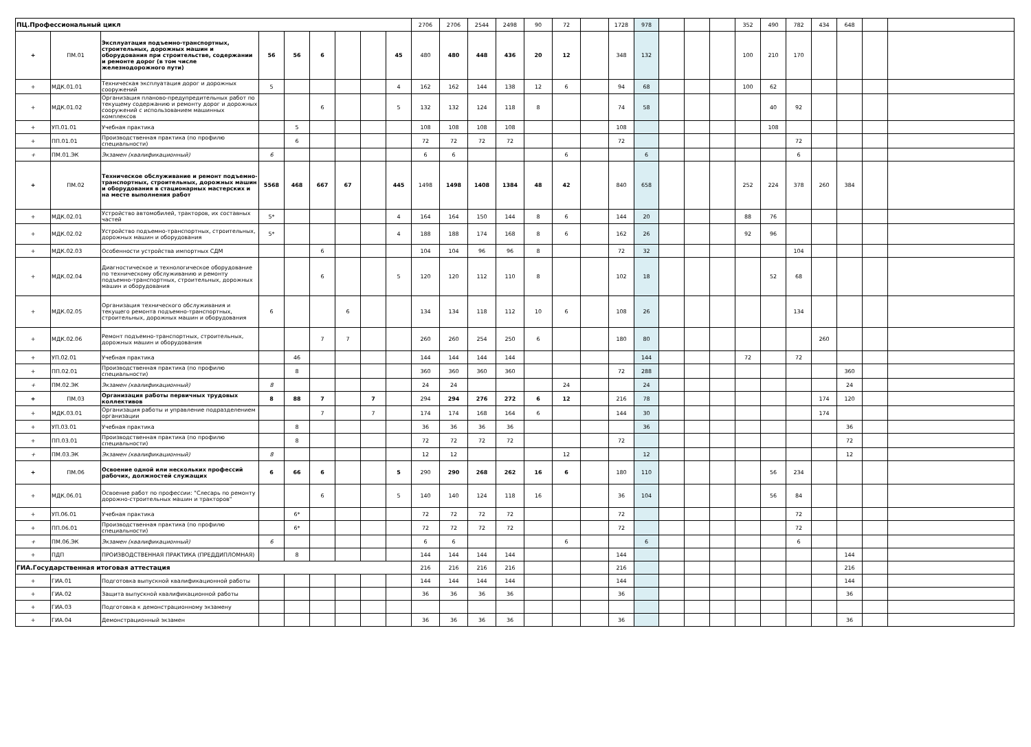| ПЦ.Профессиональный цикл | | | | | | | | | 2706 | 2706 | 2544 | 2498 | 90 | 72 | | 1728 | 978 | | | | 352 | 490 | 782 | 434 | 648 | | |
| + | ПМ.01 | Эксплуатация подъемно-транспортных, строительных, дорожных машин и оборудования при строительстве, содержании и ремонте дорог (в том числе железнодорожного пути) | 56 | 56 | 6 | | | 45 | 480 | 480 | 448 | 436 | 20 | 12 | | 348 | 132 | | | | 100 | 210 | 170 | | | | |
| + | МДК.01.01 | Техническая эксплуатация дорог и дорожных сооружений | 5 | | | | | 4 | 162 | 162 | 144 | 138 | 12 | 6 | | 94 | 68 | | | | 100 | 62 | | | | | |
| + | МДК.01.02 | Организация планово-предупредительных работ по текущему содержанию и ремонту дорог и дорожных сооружений с использованием машинных комплексов | | | 6 | | | 5 | 132 | 132 | 124 | 118 | 8 | | | 74 | 58 | | | | | 40 | 92 | | | | |
| + | УП.01.01 | Учебная практика | | 5 | | | | | 108 | 108 | 108 | 108 | | | | 108 | | | | | | 108 | | | | | |
| + | ПП.01.01 | Производственная практика (по профилю специальности) | | 6 | | | | | 72 | 72 | 72 | 72 | | | | 72 | | | | | | | 72 | | | | |
| + | ПМ.01.ЭК | Экзамен (квалификационный) | 6 | | | | | | 6 | 6 | | | | 6 | | | 6 | | | | | | 6 | | | | |
| + | ПМ.02 | Техническое обслуживание и ремонт подъемно-транспортных, строительных, дорожных машин и оборудования в стационарных мастерских и на месте выполнения работ | 5568 | 468 | 667 | 67 | | 445 | 1498 | 1498 | 1408 | 1384 | 48 | 42 | | 840 | 658 | | | | 252 | 224 | 378 | 260 | 384 | | |
| + | МДК.02.01 | Устройство автомобилей, тракторов, их составных частей | 5* | | | | | 4 | 164 | 164 | 150 | 144 | 8 | 6 | | 144 | 20 | | | | 88 | 76 | | | | | |
| + | МДК.02.02 | Устройство подъемно-транспортных, строительных, дорожных машин и оборудования | 5* | | | | | 4 | 188 | 188 | 174 | 168 | 8 | 6 | | 162 | 26 | | | | 92 | 96 | | | | | |
| + | МДК.02.03 | Особенности устройства импортных СДМ | | | 6 | | | | 104 | 104 | 96 | 96 | 8 | | | 72 | 32 | | | | | | 104 | | | | |
| + | МДК.02.04 | Диагностическое и технологическое оборудование по техническому обслуживанию и ремонту подъемно-транспортных, строительных, дорожных машин и оборудования | | | 6 | | | 5 | 120 | 120 | 112 | 110 | 8 | | | 102 | 18 | | | | | 52 | 68 | | | | |
| + | МДК.02.05 | Организация технического обслуживания и текущего ремонта подъемно-транспортных, строительных, дорожных машин и оборудования | 6 | | | 6 | | | 134 | 134 | 118 | 112 | 10 | 6 | | 108 | 26 | | | | | | 134 | | | | |
| + | МДК.02.06 | Ремонт подъемно-транспортных, строительных, дорожных машин и оборудования | | | 7 | 7 | | | 260 | 260 | 254 | 250 | 6 | | | 180 | 80 | | | | | | | 260 | | | |
| + | УП.02.01 | Учебная практика | | 46 | | | | | 144 | 144 | 144 | 144 | | | | | 144 | | | | 72 | | 72 | | | | |
| + | ПП.02.01 | Производственная практика (по профилю специальности) | | 8 | | | | | 360 | 360 | 360 | 360 | | | | 72 | 288 | | | | | | | | 360 | | |
| + | ПМ.02.ЭК | Экзамен (квалификационный) | 8 | | | | | | 24 | 24 | | | | 24 | | | 24 | | | | | | | | 24 | | |
| + | ПМ.03 | Организация работы первичных трудовых коллективов | 8 | 88 | 7 | | 7 | | 294 | 294 | 276 | 272 | 6 | 12 | | 216 | 78 | | | | | | | 174 | 120 | | |
| + | МДК.03.01 | Организация работы и управление подразделением организации | | | 7 | | 7 | | 174 | 174 | 168 | 164 | 6 | | | 144 | 30 | | | | | | | 174 | | | |
| + | УП.03.01 | Учебная практика | | 8 | | | | | 36 | 36 | 36 | 36 | | | | | 36 | | | | | | | | 36 | | |
| + | ПП.03.01 | Производственная практика (по профилю специальности) | | 8 | | | | | 72 | 72 | 72 | 72 | | | | 72 | | | | | | | | | 72 | | |
| + | ПМ.03.ЭК | Экзамен (квалификационный) | 8 | | | | | | 12 | 12 | | | | 12 | | | 12 | | | | | | | | 12 | | |
| + | ПМ.06 | Освоение одной или нескольких профессий рабочих, должностей служащих | 6 | 66 | 6 | | | 5 | 290 | 290 | 268 | 262 | 16 | 6 | | 180 | 110 | | | | | 56 | 234 | | | | |
| + | МДК.06.01 | Освоение работ по профессии: "Слесарь по ремонту дорожно-строительных машин и тракторов" | | | 6 | | | 5 | 140 | 140 | 124 | 118 | 16 | | | 36 | 104 | | | | | 56 | 84 | | | | |
| + | УП.06.01 | Учебная практика | | 6* | | | | | 72 | 72 | 72 | 72 | | | | 72 | | | | | | | 72 | | | | |
| + | ПП.06.01 | Производственная практика (по профилю специальности) | | 6* | | | | | 72 | 72 | 72 | 72 | | | | 72 | | | | | | | 72 | | | | |
| + | ПМ.06.ЭК | Экзамен (квалификационный) | 6 | | | | | | 6 | 6 | | | | 6 | | | 6 | | | | | | 6 | | | | |
| + | ПДП | ПРОИЗВОДСТВЕННАЯ ПРАКТИКА (ПРЕДДИПЛОМНАЯ) | | 8 | | | | | 144 | 144 | 144 | 144 | | | | 144 | | | | | | | | | 144 | | |
| ГИА.Государственная итоговая аттестация | | | | | | | | | 216 | 216 | 216 | 216 | | | | 216 | | | | | | | | | 216 | | |
| + | ГИА.01 | Подготовка выпускной квалификационной работы | | | | | | | 144 | 144 | 144 | 144 | | | | 144 | | | | | | | | | 144 | | |
| + | ГИА.02 | Защита выпускной квалификационной работы | | | | | | | 36 | 36 | 36 | 36 | | | | 36 | | | | | | | | | 36 | | |
| + | ГИА.03 | Подготовка к демонстрационному экзамену | | | | | | | | | | | | | | | | | | | | | | | | | |
| + | ГИА.04 | Демонстрационный экзамен | | | | | | | 36 | 36 | 36 | 36 | | | | 36 | | | | | | | | | 36 | | |